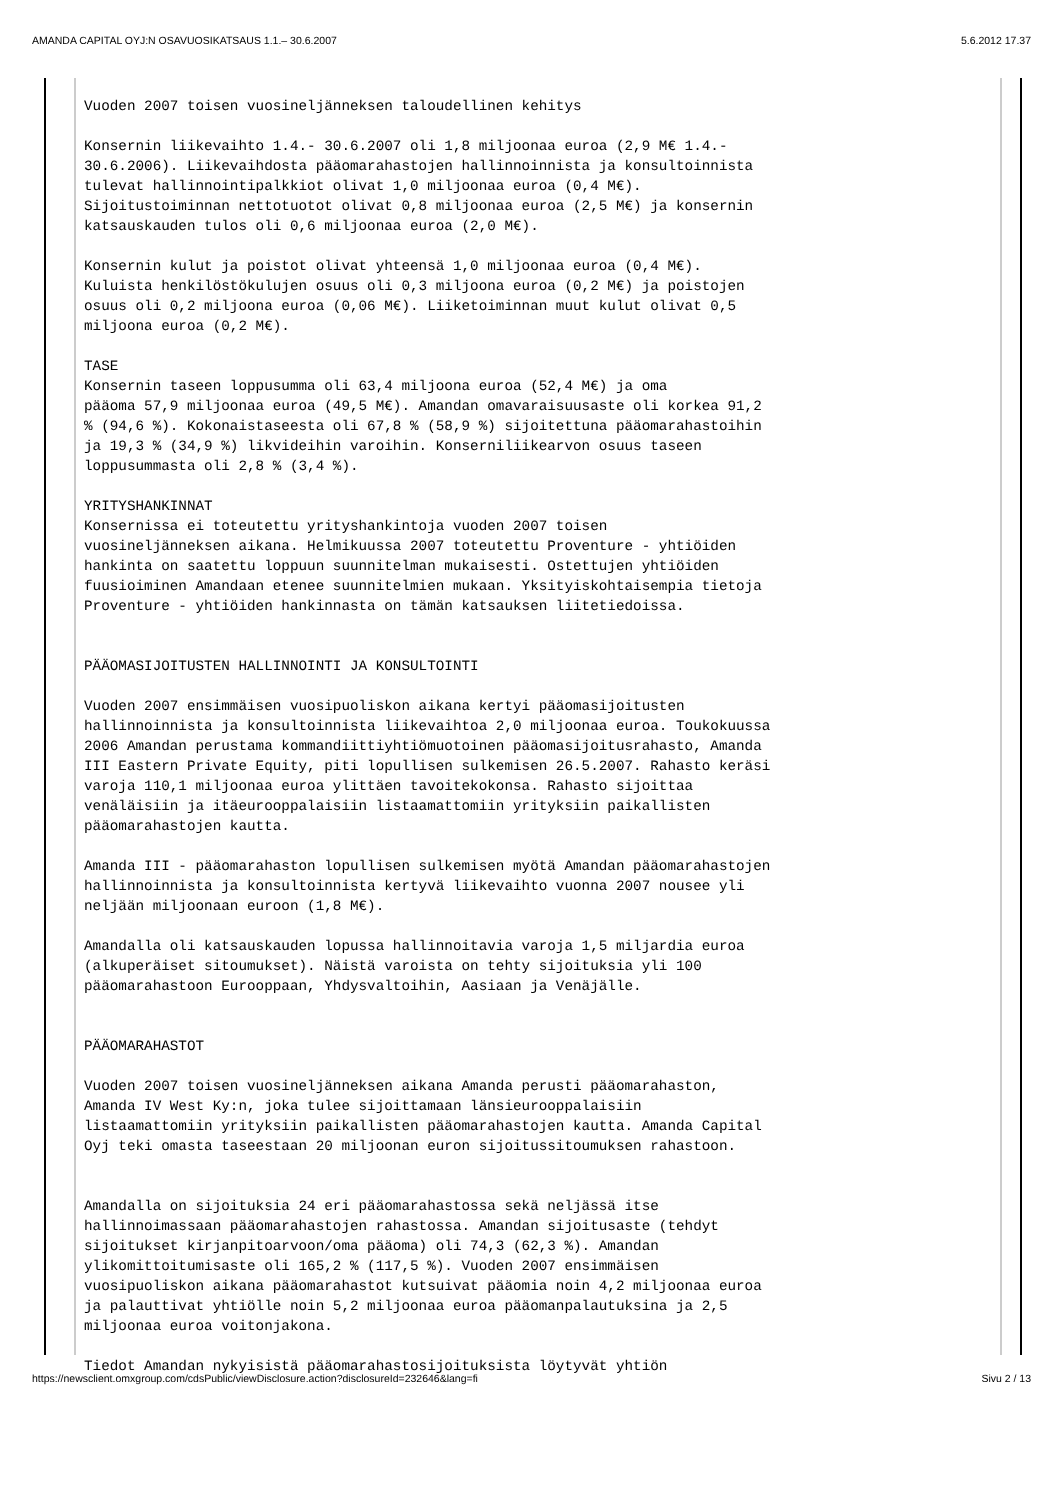AMANDA CAPITAL OYJ:N OSAVUOSIKATSAUS 1.1.– 30.6.2007 5.6.2012 17.37
Vuoden 2007 toisen vuosineljänneksen taloudellinen kehitys Konsernin liikevaihto 1.4.- 30.6.2007 oli 1,8 miljoonaa euroa (2,9 M€ 1.4.- 30.6.2006). Liikevaihdosta pääomarahastojen hallinnoinnista ja konsultoinnista tulevat hallinnointipalkkiot olivat 1,0 miljoonaa euroa (0,4 M€). Sijoitustoiminnan nettotuotot olivat 0,8 miljoonaa euroa (2,5 M€) ja konsernin katsauskauden tulos oli 0,6 miljoonaa euroa (2,0 M€). Konsernin kulut ja poistot olivat yhteensä 1,0 miljoonaa euroa (0,4 M€). Kuluista henkilöstökulujen osuus oli 0,3 miljoona euroa (0,2 M€) ja poistojen osuus oli 0,2 miljoona euroa (0,06 M€). Liiketoiminnan muut kulut olivat 0,5 miljoona euroa (0,2 M€). TASE Konsernin taseen loppusumma oli 63,4 miljoona euroa (52,4 M€) ja oma pääoma 57,9 miljoonaa euroa (49,5 M€). Amandan omavaraisuusaste oli korkea 91,2 % (94,6 %). Kokonaistaseesta oli 67,8 % (58,9 %) sijoitettuna pääomarahastoihin ja 19,3 % (34,9 %) likvideihin varoihin. Konserniliikearvon osuus taseen loppusummasta oli 2,8 % (3,4 %). YRITYSHANKINNAT Konsernissa ei toteutettu yrityshankintoja vuoden 2007 toisen vuosineljänneksen aikana. Helmikuussa 2007 toteutettu Proventure - yhtiöiden hankinta on saatettu loppuun suunnitelman mukaisesti. Ostettujen yhtiöiden fuusioiminen Amandaan etenee suunnitelmien mukaan. Yksityiskohtaisempia tietoja Proventure - yhtiöiden hankinnasta on tämän katsauksen liitetiedoissa. PÄÄOMASIJOITUSTEN HALLINNOINTI JA KONSULTOINTI Vuoden 2007 ensimmäisen vuosipuoliskon aikana kertyi pääomasijoitusten hallinnoinnista ja konsultoinnista liikevaihtoa 2,0 miljoonaa euroa. Toukokuussa 2006 Amandan perustama kommandiittiyhtiömuotoinen pääomasijoitusrahasto, Amanda III Eastern Private Equity, piti lopullisen sulkemisen 26.5.2007. Rahasto keräsi varoja 110,1 miljoonaa euroa ylittäen tavoitekokonsa. Rahasto sijoittaa venäläisiin ja itäeurooppalaisiin listaamattomiin yrityksiin paikallisten pääomarahastojen kautta. Amanda III - pääomarahaston lopullisen sulkemisen myötä Amandan pääomarahastojen hallinnoinnista ja konsultoinnista kertyvä liikevaihto vuonna 2007 nousee yli neljään miljoonaan euroon (1,8 M€). Amandalla oli katsauskauden lopussa hallinnoitavia varoja 1,5 miljardia euroa (alkuperäiset sitoumukset). Näistä varoista on tehty sijoituksia yli 100 pääomarahastoon Eurooppaan, Yhdysvaltoihin, Aasiaan ja Venäjälle. PÄÄOMARAHASTOT Vuoden 2007 toisen vuosineljänneksen aikana Amanda perusti pääomarahaston, Amanda IV West Ky:n, joka tulee sijoittamaan länsieurooppalaisiin listaamattomiin yrityksiin paikallisten pääomarahastojen kautta. Amanda Capital Oyj teki omasta taseestaan 20 miljoonan euron sijoitussitoumuksen rahastoon. Amandalla on sijoituksia 24 eri pääomarahastossa sekä neljässä itse hallinnoimassaan pääomarahastojen rahastossa. Amandan sijoitusaste (tehdyt sijoitukset kirjanpitoarvoon/oma pääoma) oli 74,3 (62,3 %). Amandan ylikomittoitumisaste oli 165,2 % (117,5 %). Vuoden 2007 ensimmäisen vuosipuoliskon aikana pääomarahastot kutsuivat pääomia noin 4,2 miljoonaa euroa ja palauttivat yhtiölle noin 5,2 miljoonaa euroa pääomanpalautuksina ja 2,5 miljoonaa euroa voitonjakona. Tiedot Amandan nykyisistä pääomarahastosijoituksista löytyvät yhtiön
https://newsclient.omxgroup.com/cdsPublic/viewDisclosure.action?disclosureId=232646&lang=fi Sivu 2 / 13